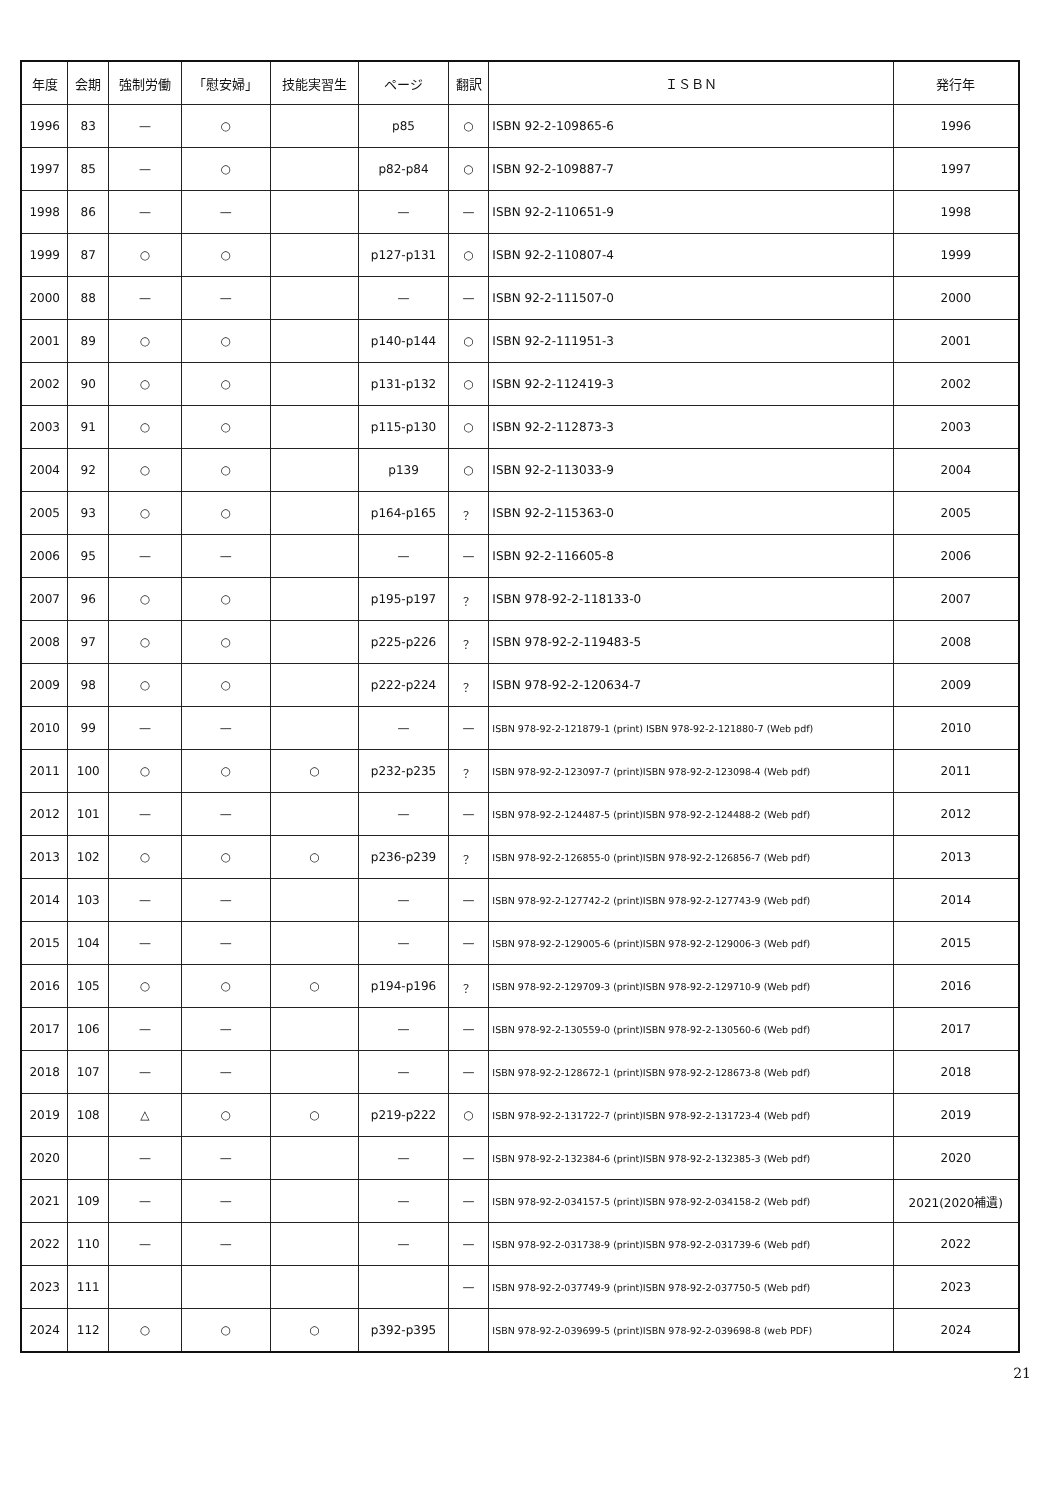| 年度 | 会期 | 強制労働 | 「慰安婦」 | 技能実習生 | ページ | 翻訳 | ＩＳＢＮ | 発行年 |
| --- | --- | --- | --- | --- | --- | --- | --- | --- |
| 1996 | 83 | — | ○ | | p85 | ○ | ISBN 92-2-109865-6 | 1996 |
| 1997 | 85 | — | ○ | | p82-p84 | ○ | ISBN 92-2-109887-7 | 1997 |
| 1998 | 86 | — | — | | — | — | ISBN 92-2-110651-9 | 1998 |
| 1999 | 87 | ○ | ○ | | p127-p131 | ○ | ISBN 92-2-110807-4 | 1999 |
| 2000 | 88 | — | — | | — | — | ISBN 92-2-111507-0 | 2000 |
| 2001 | 89 | ○ | ○ | | p140-p144 | ○ | ISBN 92-2-111951-3 | 2001 |
| 2002 | 90 | ○ | ○ | | p131-p132 | ○ | ISBN 92-2-112419-3 | 2002 |
| 2003 | 91 | ○ | ○ | | p115-p130 | ○ | ISBN 92-2-112873-3 | 2003 |
| 2004 | 92 | ○ | ○ | | p139 | ○ | ISBN 92-2-113033-9 | 2004 |
| 2005 | 93 | ○ | ○ | | p164-p165 | ？ | ISBN 92-2-115363-0 | 2005 |
| 2006 | 95 | — | — | | — | — | ISBN 92-2-116605-8 | 2006 |
| 2007 | 96 | ○ | ○ | | p195-p197 | ？ | ISBN 978-92-2-118133-0 | 2007 |
| 2008 | 97 | ○ | ○ | | p225-p226 | ？ | ISBN 978-92-2-119483-5 | 2008 |
| 2009 | 98 | ○ | ○ | | p222-p224 | ？ | ISBN 978-92-2-120634-7 | 2009 |
| 2010 | 99 | — | — | | — | — | ISBN 978-92-2-121879-1 (print) ISBN 978-92-2-121880-7 (Web pdf) | 2010 |
| 2011 | 100 | ○ | ○ | ○ | p232-p235 | ？ | ISBN 978-92-2-123097-7 (print)ISBN 978-92-2-123098-4 (Web pdf) | 2011 |
| 2012 | 101 | — | — | | — | — | ISBN 978-92-2-124487-5 (print)ISBN 978-92-2-124488-2 (Web pdf) | 2012 |
| 2013 | 102 | ○ | ○ | ○ | p236-p239 | ？ | ISBN 978-92-2-126855-0 (print)ISBN 978-92-2-126856-7 (Web pdf) | 2013 |
| 2014 | 103 | — | — | | — | — | ISBN 978-92-2-127742-2 (print)ISBN 978-92-2-127743-9 (Web pdf) | 2014 |
| 2015 | 104 | — | — | | — | — | ISBN 978-92-2-129005-6 (print)ISBN 978-92-2-129006-3 (Web pdf) | 2015 |
| 2016 | 105 | ○ | ○ | ○ | p194-p196 | ？ | ISBN 978-92-2-129709-3 (print)ISBN 978-92-2-129710-9 (Web pdf) | 2016 |
| 2017 | 106 | — | — | | — | — | ISBN 978-92-2-130559-0 (print)ISBN 978-92-2-130560-6 (Web pdf) | 2017 |
| 2018 | 107 | — | — | | — | — | ISBN 978-92-2-128672-1 (print)ISBN 978-92-2-128673-8 (Web pdf) | 2018 |
| 2019 | 108 | △ | ○ | ○ | p219-p222 | ○ | ISBN 978-92-2-131722-7 (print)ISBN 978-92-2-131723-4 (Web pdf) | 2019 |
| 2020 | | — | — | | — | — | ISBN 978-92-2-132384-6 (print)ISBN 978-92-2-132385-3 (Web pdf) | 2020 |
| 2021 | 109 | — | — | | — | — | ISBN 978-92-2-034157-5 (print)ISBN 978-92-2-034158-2 (Web pdf) | 2021(2020補遺) |
| 2022 | 110 | — | — | | — | — | ISBN 978-92-2-031738-9 (print)ISBN 978-92-2-031739-6 (Web pdf) | 2022 |
| 2023 | 111 | | | | | — | ISBN 978-92-2-037749-9 (print)ISBN 978-92-2-037750-5 (Web pdf) | 2023 |
| 2024 | 112 | ○ | ○ | ○ | p392-p395 | | ISBN 978-92-2-039699-5 (print)ISBN 978-92-2-039698-8 (web PDF) | 2024 |
21